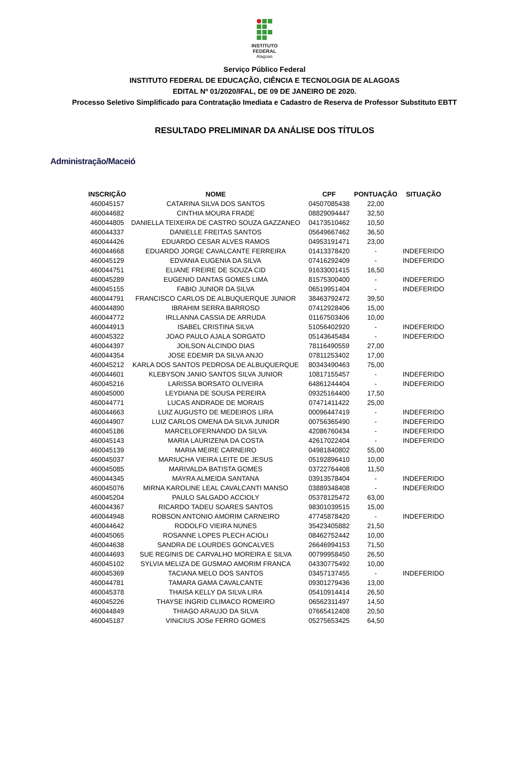INSTITUTO
FEDERAL
Alagoas
Serviço Público Federal
INSTITUTO FEDERAL DE EDUCAÇÃO, CIÊNCIA E TECNOLOGIA DE ALAGOAS
EDITAL Nº 01/2020/IFAL, DE 09 DE JANEIRO DE 2020.
Processo Seletivo Simplificado para Contratação Imediata e Cadastro de Reserva de Professor Substituto EBTT
RESULTADO PRELIMINAR DA ANÁLISE DOS TÍTULOS
Administração/Maceió
| INSCRIÇÃO | NOME | CPF | PONTUAÇÃO | SITUAÇÃO |
| --- | --- | --- | --- | --- |
| 460045157 | CATARINA SILVA DOS SANTOS | 04507085438 | 22,00 | |
| 460044682 | CINTHIA MOURA FRADE | 08829094447 | 32,50 | |
| 460044805 | DANIELLA TEIXEIRA DE CASTRO SOUZA GAZZANEO | 04173510462 | 10,50 | |
| 460044337 | DANIELLE FREITAS SANTOS | 05649667462 | 36,50 | |
| 460044426 | EDUARDO CESAR ALVES RAMOS | 04953191471 | 23,00 | |
| 460044668 | EDUARDO JORGE CAVALCANTE FERREIRA | 01413378420 | - | INDEFERIDO |
| 460045129 | EDVANIA EUGENIA DA SILVA | 07416292409 | - | INDEFERIDO |
| 460044751 | ELIANE FREIRE DE SOUZA CID | 91633001415 | 16,50 | |
| 460045289 | EUGENIO DANTAS GOMES LIMA | 81575300400 | - | INDEFERIDO |
| 460045155 | FABIO JUNIOR DA SILVA | 06519951404 | - | INDEFERIDO |
| 460044791 | FRANCISCO CARLOS DE ALBUQUERQUE JUNIOR | 38463792472 | 39,50 | |
| 460044890 | IBRAHIM SERRA BARROSO | 07412928406 | 15,00 | |
| 460044772 | IRLLANNA CASSIA DE ARRUDA | 01167503406 | 10,00 | |
| 460044913 | ISABEL CRISTINA SILVA | 51056402920 | - | INDEFERIDO |
| 460045322 | JOAO PAULO AJALA SORGATO | 05143645484 | - | INDEFERIDO |
| 460044397 | JOILSON ALCINDO DIAS | 78116490559 | 27,00 | |
| 460044354 | JOSE EDEMIR DA SILVA ANJO | 07811253402 | 17,00 | |
| 460045212 | KARLA DOS SANTOS PEDROSA DE ALBUQUERQUE | 80343490463 | 75,00 | |
| 460044601 | KLEBYSON JANIO SANTOS SILVA JUNIOR | 10817155457 | - | INDEFERIDO |
| 460045216 | LARISSA BORSATO OLIVEIRA | 64861244404 | - | INDEFERIDO |
| 460045000 | LEYDIANA DE SOUSA PEREIRA | 09325164400 | 17,50 | |
| 460044771 | LUCAS ANDRADE DE MORAIS | 07471411422 | 25,00 | |
| 460044663 | LUIZ AUGUSTO DE MEDEIROS LIRA | 00096447419 | - | INDEFERIDO |
| 460044907 | LUIZ CARLOS OMENA DA SILVA JUNIOR | 00756365490 | - | INDEFERIDO |
| 460045186 | MARCELOFERNANDO DA SILVA | 42086760434 | - | INDEFERIDO |
| 460045143 | MARIA LAURIZENA DA COSTA | 42617022404 | - | INDEFERIDO |
| 460045139 | MARIA MEIRE CARNEIRO | 04981840802 | 55,00 | |
| 460045037 | MARIUCHA VIEIRA LEITE DE JESUS | 05192896410 | 10,00 | |
| 460045085 | MARIVALDA BATISTA GOMES | 03722764408 | 11,50 | |
| 460044345 | MAYRA ALMEIDA SANTANA | 03913578404 | - | INDEFERIDO |
| 460045076 | MIRNA KAROLINE LEAL CAVALCANTI MANSO | 03889348408 | - | INDEFERIDO |
| 460045204 | PAULO SALGADO ACCIOLY | 05378125472 | 63,00 | |
| 460044367 | RICARDO TADEU SOARES SANTOS | 98301039515 | 15,00 | |
| 460044948 | ROBSON ANTONIO AMORIM CARNEIRO | 47745878420 | - | INDEFERIDO |
| 460044642 | RODOLFO VIEIRA NUNES | 35423405882 | 21,50 | |
| 460045065 | ROSANNE LOPES PLECH ACIOLI | 08462752442 | 10,00 | |
| 460044638 | SANDRA DE LOURDES GONCALVES | 26646994153 | 71,50 | |
| 460044693 | SUE REGINIS DE CARVALHO MOREIRA E SILVA | 00799958450 | 26,50 | |
| 460045102 | SYLVIA MELIZA DE GUSMAO AMORIM FRANCA | 04330775492 | 10,00 | |
| 460045369 | TACIANA MELO DOS SANTOS | 03457137455 | - | INDEFERIDO |
| 460044781 | TAMARA GAMA CAVALCANTE | 09301279436 | 13,00 | |
| 460045378 | THAISA KELLY DA SILVA LIRA | 05410914414 | 26,50 | |
| 460045226 | THAYSE INGRID CLIMACO ROMEIRO | 06562311497 | 14,50 | |
| 460044849 | THIAGO ARAUJO DA SILVA | 07665412408 | 20,50 | |
| 460045187 | VINiCIUS JOSe FERRO GOMES | 05275653425 | 64,50 | |